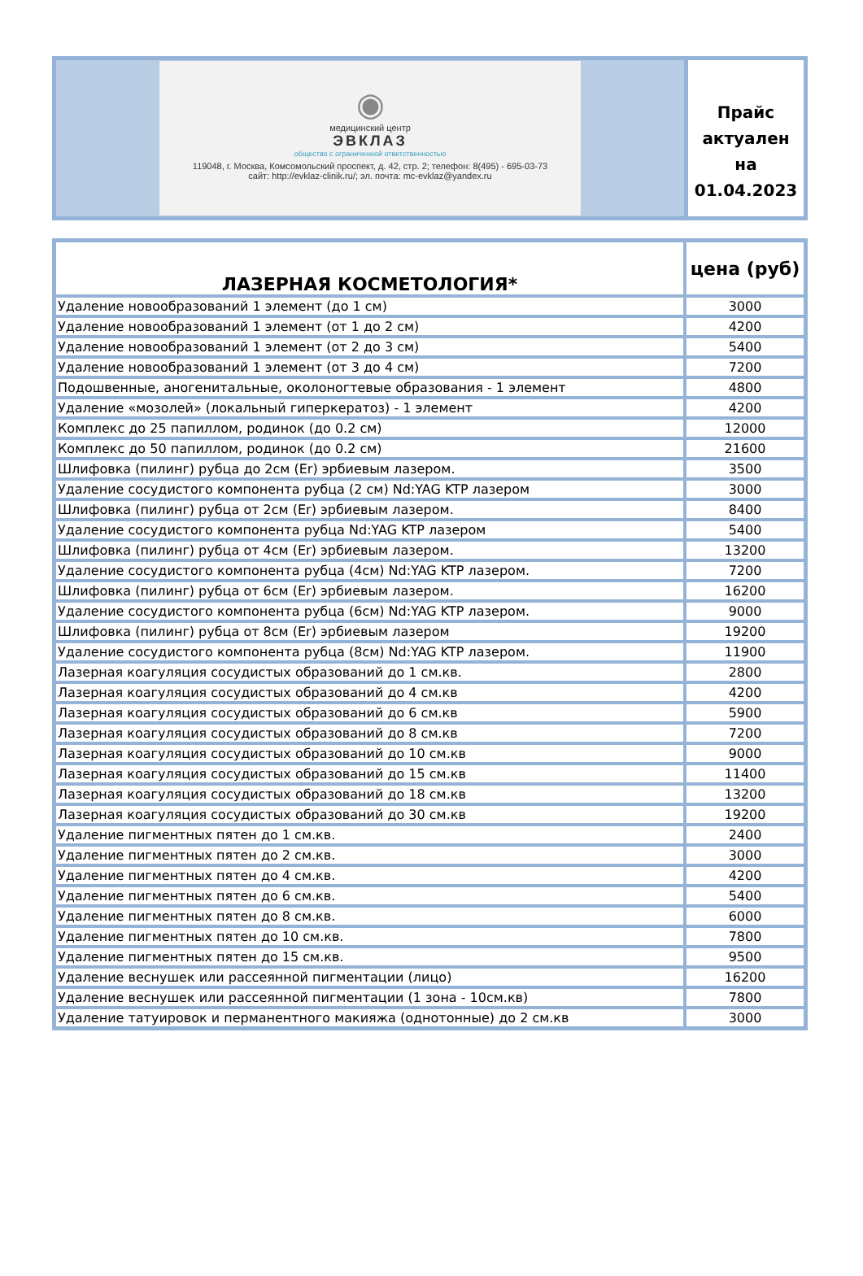| ◉ медицинский центр ЭВКЛАЗ общество с ограниченной ответственностью 119048, г. Москва, Комсомольский проспект, д. 42, стр. 2; телефон: 8(495) - 695-03-73 сайт: http://evklaz-clinik.ru/; эл. почта: mc-evklaz@yandex.ru | Прайс актуален на 01.04.2023 |
| ЛАЗЕРНАЯ КОСМЕТОЛОГИЯ* | цена (руб) |
| --- | --- |
| Удаление новообразований 1 элемент (до 1 см) | 3000 |
| Удаление новообразований 1 элемент (от 1 до 2 см) | 4200 |
| Удаление новообразований 1 элемент (от 2 до 3 см) | 5400 |
| Удаление новообразований 1 элемент (от 3 до 4 см) | 7200 |
| Подошвенные, аногенитальные, околоногтевые образования - 1 элемент | 4800 |
| Удаление «мозолей» (локальный гиперкератоз) - 1 элемент | 4200 |
| Комплекс до 25 папиллом, родинок (до 0.2 см) | 12000 |
| Комплекс до 50 папиллом, родинок (до 0.2 см) | 21600 |
| Шлифовка (пилинг) рубца до 2см (Er) эрбиевым лазером. | 3500 |
| Удаление сосудистого компонента рубца (2 см) Nd:YAG KTP лазером | 3000 |
| Шлифовка (пилинг) рубца от 2см (Er) эрбиевым лазером. | 8400 |
| Удаление сосудистого компонента рубца Nd:YAG KTP лазером | 5400 |
| Шлифовка (пилинг) рубца от 4см (Er) эрбиевым лазером. | 13200 |
| Удаление сосудистого компонента рубца (4см) Nd:YAG KTP лазером. | 7200 |
| Шлифовка (пилинг) рубца от 6см (Er) эрбиевым лазером. | 16200 |
| Удаление сосудистого компонента рубца (6см) Nd:YAG KTP лазером. | 9000 |
| Шлифовка (пилинг) рубца от 8см (Er) эрбиевым лазером | 19200 |
| Удаление сосудистого компонента рубца (8см) Nd:YAG KTP лазером. | 11900 |
| Лазерная коагуляция сосудистых образований до 1 см.кв. | 2800 |
| Лазерная коагуляция сосудистых образований до 4 см.кв | 4200 |
| Лазерная коагуляция сосудистых образований до 6 см.кв | 5900 |
| Лазерная коагуляция сосудистых образований до 8 см.кв | 7200 |
| Лазерная коагуляция сосудистых образований до 10 см.кв | 9000 |
| Лазерная коагуляция сосудистых образований до 15 см.кв | 11400 |
| Лазерная коагуляция сосудистых образований до 18 см.кв | 13200 |
| Лазерная коагуляция сосудистых образований до 30 см.кв | 19200 |
| Удаление пигментных пятен до 1 см.кв. | 2400 |
| Удаление пигментных пятен до 2 см.кв. | 3000 |
| Удаление пигментных пятен до 4 см.кв. | 4200 |
| Удаление пигментных пятен до 6 см.кв. | 5400 |
| Удаление пигментных пятен до 8 см.кв. | 6000 |
| Удаление пигментных пятен до 10 см.кв. | 7800 |
| Удаление пигментных пятен до 15 см.кв. | 9500 |
| Удаление веснушек или рассеянной пигментации (лицо) | 16200 |
| Удаление веснушек или рассеянной пигментации (1 зона - 10см.кв) | 7800 |
| Удаление татуировок и перманентного макияжа (однотонные) до 2 см.кв | 3000 |